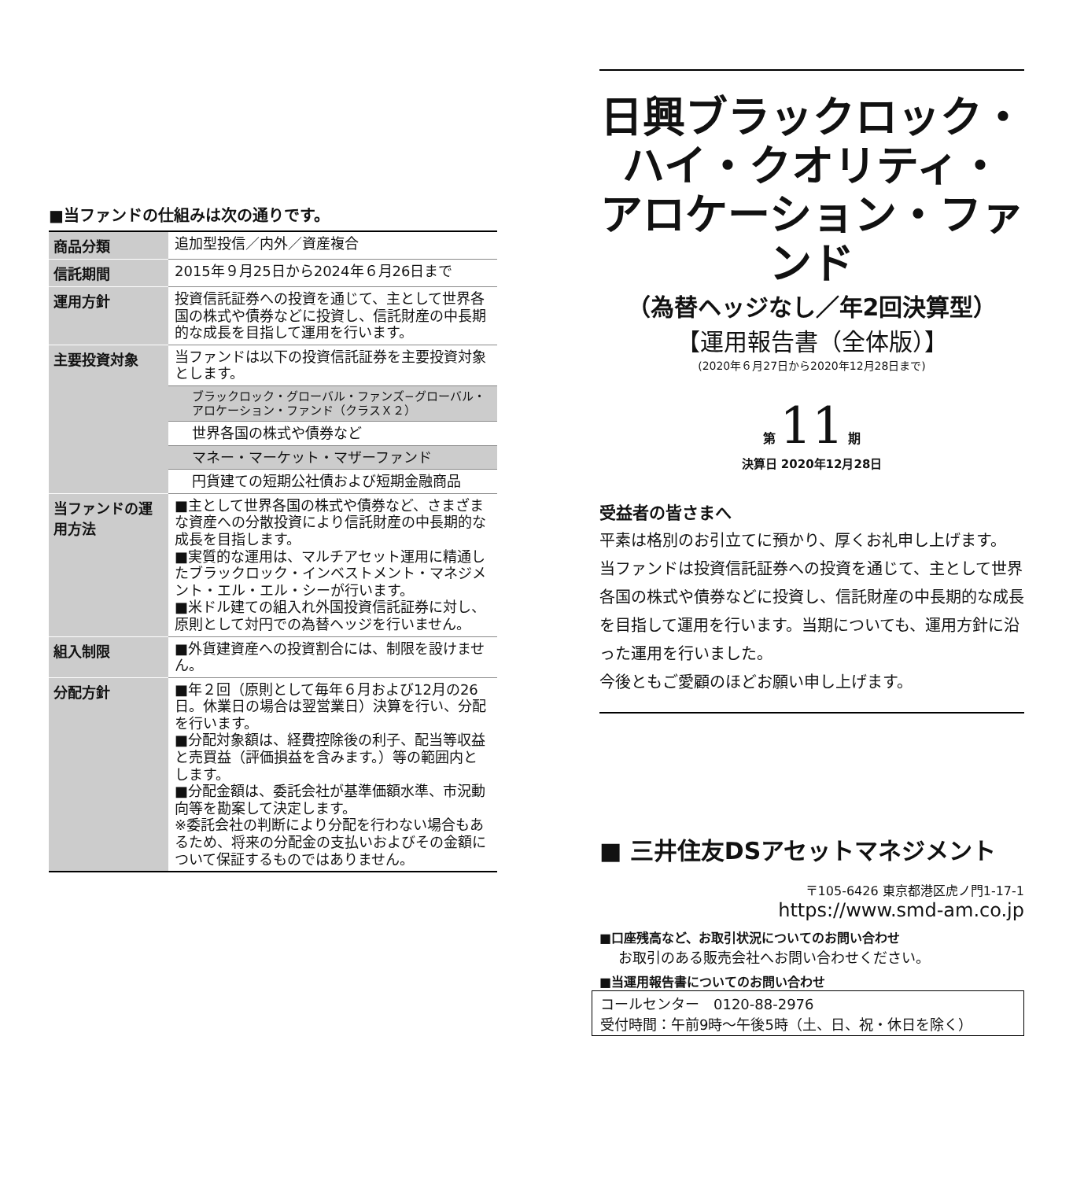■当ファンドの仕組みは次の通りです。
| 商品分類 | 追加型投信／内外／資産複合 |
| 信託期間 | 2015年９月25日から2024年６月26日まで |
| 運用方針 | 投資信託証券への投資を通じて、主として世界各国の株式や債券などに投資し、信託財産の中長期的な成長を目指して運用を行います。 |
| 主要投資対象 | 当ファンドは以下の投資信託証券を主要投資対象とします。 |
| | ブラックロック・グローバル・ファンズ−グローバル・アロケーション・ファンド（クラスＸ２） |
| | 世界各国の株式や債券など |
| | マネー・マーケット・マザーファンド |
| | 円貨建ての短期公社債および短期金融商品 |
| 当ファンドの運用方法 | ■主として世界各国の株式や債券など、さまざまな資産への分散投資により信託財産の中長期的な成長を目指します。 ■実質的な運用は、マルチアセット運用に精通したブラックロック・インベストメント・マネジメント・エル・エル・シーが行います。 ■米ドル建ての組入れ外国投資信託証券に対し、原則として対円での為替ヘッジを行いません。 |
| 組入制限 | ■外貨建資産への投資割合には、制限を設けません。 |
| 分配方針 | ■年２回（原則として毎年６月および12月の26日。休業日の場合は翌営業日）決算を行い、分配を行います。 ■分配対象額は、経費控除後の利子、配当等収益と売買益（評価損益を含みます。）等の範囲内とします。 ■分配金額は、委託会社が基準価額水準、市況動向等を勘案して決定します。 ※委託会社の判断により分配を行わない場合もあるため、将来の分配金の支払いおよびその金額について保証するものではありません。 |
日興ブラックロック・
ハイ・クオリティ・
アロケーション・ファンド
（為替ヘッジなし／年2回決算型）
【運用報告書（全体版）】
(2020年６月27日から2020年12月28日まで)
第 11 期
決算日 2020年12月28日
受益者の皆さまへ
平素は格別のお引立てに預かり、厚くお礼申し上げます。
当ファンドは投資信託証券への投資を通じて、主として世界各国の株式や債券などに投資し、信託財産の中長期的な成長を目指して運用を行います。当期についても、運用方針に沿った運用を行いました。
今後ともご愛顧のほどお願い申し上げます。
■ 三井住友DSアセットマネジメント
〒105-6426 東京都港区虎ノ門1-17-1
https://www.smd-am.co.jp
■口座残高など、お取引状況についてのお問い合わせ
お取引のある販売会社へお問い合わせください。
■当運用報告書についてのお問い合わせ
コールセンター　0120-88-2976
受付時間：午前9時〜午後5時（土、日、祝・休日を除く）